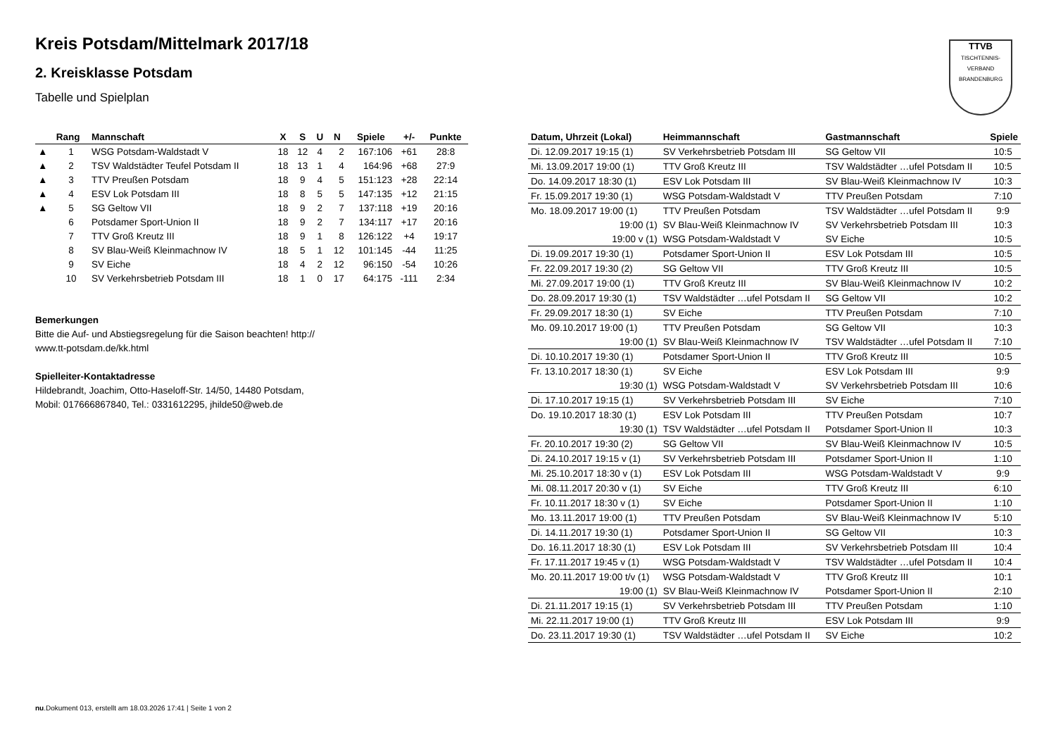TTVB
TISCHTENNIS-VERBAND BRANDENBURG
Kreis Potsdam/Mittelmark 2017/18
2. Kreisklasse Potsdam
Tabelle und Spielplan
| | Rang | Mannschaft | X | S | U | N | Spiele | +/- | Punkte |
| --- | --- | --- | --- | --- | --- | --- | --- | --- | --- |
| ▲ | 1 | WSG Potsdam-Waldstadt V | 18 | 12 | 4 | 2 | 167:106 | +61 | 28:8 |
| ▲ | 2 | TSV Waldstädter Teufel Potsdam II | 18 | 13 | 1 | 4 | 164:96 | +68 | 27:9 |
| ▲ | 3 | TTV Preußen Potsdam | 18 | 9 | 4 | 5 | 151:123 | +28 | 22:14 |
| ▲ | 4 | ESV Lok Potsdam III | 18 | 8 | 5 | 5 | 147:135 | +12 | 21:15 |
| ▲ | 5 | SG Geltow VII | 18 | 9 | 2 | 7 | 137:118 | +19 | 20:16 |
| | 6 | Potsdamer Sport-Union II | 18 | 9 | 2 | 7 | 134:117 | +17 | 20:16 |
| | 7 | TTV Groß Kreutz III | 18 | 9 | 1 | 8 | 126:122 | +4 | 19:17 |
| | 8 | SV Blau-Weiß Kleinmachnow IV | 18 | 5 | 1 | 12 | 101:145 | -44 | 11:25 |
| | 9 | SV Eiche | 18 | 4 | 2 | 12 | 96:150 | -54 | 10:26 |
| | 10 | SV Verkehrsbetrieb Potsdam III | 18 | 1 | 0 | 17 | 64:175 | -111 | 2:34 |
Bemerkungen
Bitte die Auf- und Abstiegsregelung für die Saison beachten! http://
www.tt-potsdam.de/kk.html
Spielleiter-Kontaktadresse
Hildebrandt, Joachim, Otto-Haseloff-Str. 14/50, 14480 Potsdam,
Mobil: 017666867840, Tel.: 0331612295, jhilde50@web.de
| Datum, Uhrzeit (Lokal) | Heimmannschaft | Gastmannschaft | Spiele |
| --- | --- | --- | --- |
| Di. 12.09.2017 19:15 (1) | SV Verkehrsbetrieb Potsdam III | SG Geltow VII | 10:5 |
| Mi. 13.09.2017 19:00 (1) | TTV Groß Kreutz III | TSV Waldstädter …ufel Potsdam II | 10:5 |
| Do. 14.09.2017 18:30 (1) | ESV Lok Potsdam III | SV Blau-Weiß Kleinmachnow IV | 10:3 |
| Fr. 15.09.2017 19:30 (1) | WSG Potsdam-Waldstadt V | TTV Preußen Potsdam | 7:10 |
| Mo. 18.09.2017 19:00 (1) | TTV Preußen Potsdam | TSV Waldstädter …ufel Potsdam II | 9:9 |
| 19:00 (1) | SV Blau-Weiß Kleinmachnow IV | SV Verkehrsbetrieb Potsdam III | 10:3 |
| 19:00 v (1) | WSG Potsdam-Waldstadt V | SV Eiche | 10:5 |
| Di. 19.09.2017 19:30 (1) | Potsdamer Sport-Union II | ESV Lok Potsdam III | 10:5 |
| Fr. 22.09.2017 19:30 (2) | SG Geltow VII | TTV Groß Kreutz III | 10:5 |
| Mi. 27.09.2017 19:00 (1) | TTV Groß Kreutz III | SV Blau-Weiß Kleinmachnow IV | 10:2 |
| Do. 28.09.2017 19:30 (1) | TSV Waldstädter …ufel Potsdam II | SG Geltow VII | 10:2 |
| Fr. 29.09.2017 18:30 (1) | SV Eiche | TTV Preußen Potsdam | 7:10 |
| Mo. 09.10.2017 19:00 (1) | TTV Preußen Potsdam | SG Geltow VII | 10:3 |
| 19:00 (1) | SV Blau-Weiß Kleinmachnow IV | TSV Waldstädter …ufel Potsdam II | 7:10 |
| Di. 10.10.2017 19:30 (1) | Potsdamer Sport-Union II | TTV Groß Kreutz III | 10:5 |
| Fr. 13.10.2017 18:30 (1) | SV Eiche | ESV Lok Potsdam III | 9:9 |
| 19:30 (1) | WSG Potsdam-Waldstadt V | SV Verkehrsbetrieb Potsdam III | 10:6 |
| Di. 17.10.2017 19:15 (1) | SV Verkehrsbetrieb Potsdam III | SV Eiche | 7:10 |
| Do. 19.10.2017 18:30 (1) | ESV Lok Potsdam III | TTV Preußen Potsdam | 10:7 |
| 19:30 (1) | TSV Waldstädter …ufel Potsdam II | Potsdamer Sport-Union II | 10:3 |
| Fr. 20.10.2017 19:30 (2) | SG Geltow VII | SV Blau-Weiß Kleinmachnow IV | 10:5 |
| Di. 24.10.2017 19:15 v (1) | SV Verkehrsbetrieb Potsdam III | Potsdamer Sport-Union II | 1:10 |
| Mi. 25.10.2017 18:30 v (1) | ESV Lok Potsdam III | WSG Potsdam-Waldstadt V | 9:9 |
| Mi. 08.11.2017 20:30 v (1) | SV Eiche | TTV Groß Kreutz III | 6:10 |
| Fr. 10.11.2017 18:30 v (1) | SV Eiche | Potsdamer Sport-Union II | 1:10 |
| Mo. 13.11.2017 19:00 (1) | TTV Preußen Potsdam | SV Blau-Weiß Kleinmachnow IV | 5:10 |
| Di. 14.11.2017 19:30 (1) | Potsdamer Sport-Union II | SG Geltow VII | 10:3 |
| Do. 16.11.2017 18:30 (1) | ESV Lok Potsdam III | SV Verkehrsbetrieb Potsdam III | 10:4 |
| Fr. 17.11.2017 19:45 v (1) | WSG Potsdam-Waldstadt V | TSV Waldstädter …ufel Potsdam II | 10:4 |
| Mo. 20.11.2017 19:00 t/v (1) | WSG Potsdam-Waldstadt V | TTV Groß Kreutz III | 10:1 |
| 19:00 (1) | SV Blau-Weiß Kleinmachnow IV | Potsdamer Sport-Union II | 2:10 |
| Di. 21.11.2017 19:15 (1) | SV Verkehrsbetrieb Potsdam III | TTV Preußen Potsdam | 1:10 |
| Mi. 22.11.2017 19:00 (1) | TTV Groß Kreutz III | ESV Lok Potsdam III | 9:9 |
| Do. 23.11.2017 19:30 (1) | TSV Waldstädter …ufel Potsdam II | SV Eiche | 10:2 |
nu.Dokument 013, erstellt am 18.03.2026 17:41 | Seite 1 von 2